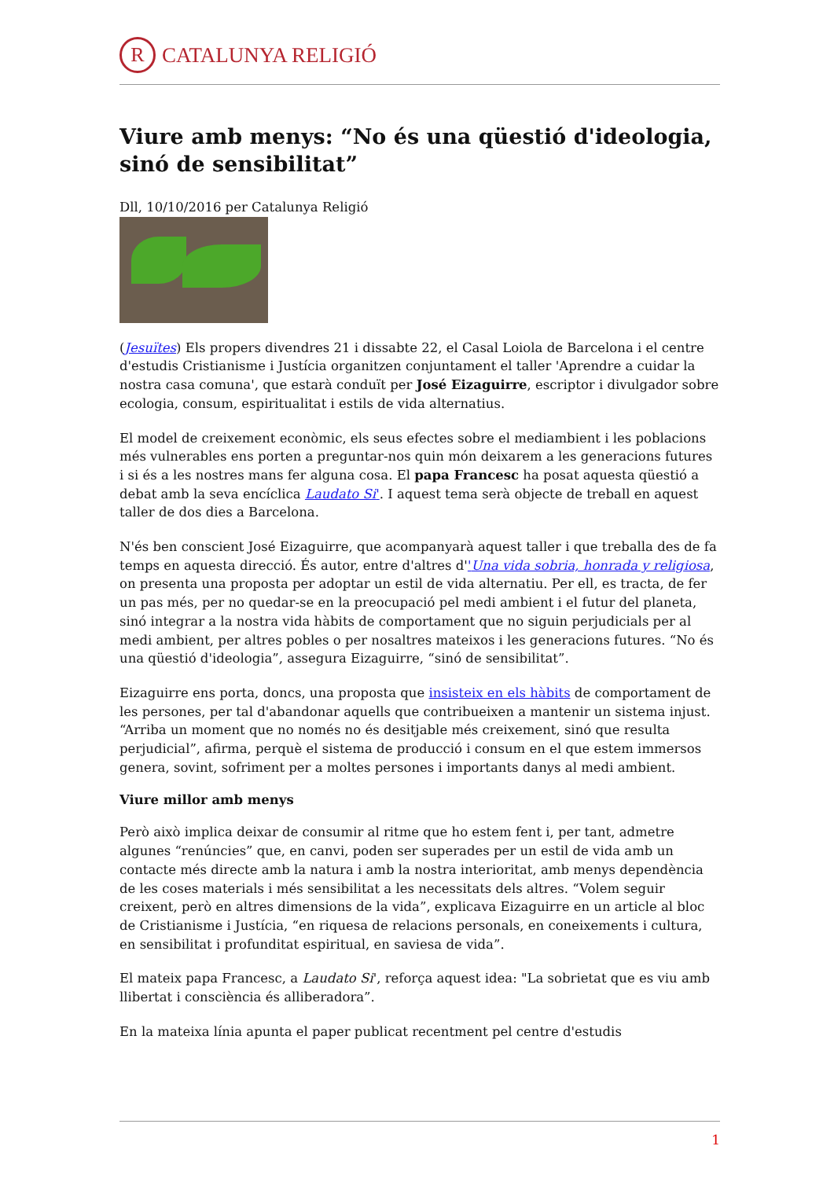R
CATALUNYA RELIGIÓ
Viure amb menys: “No és una qüestió d'ideologia, sinó de sensibilitat”
Dll, 10/10/2016 per Catalunya Religió
(Jesuïtes) Els propers divendres 21 i dissabte 22, el Casal Loiola de Barcelona i el centre d'estudis Cristianisme i Justícia organitzen conjuntament el taller 'Aprendre a cuidar la nostra casa comuna', que estarà conduït per José Eizaguirre, escriptor i divulgador sobre ecologia, consum, espiritualitat i estils de vida alternatius.
El model de creixement econòmic, els seus efectes sobre el mediambient i les poblacions més vulnerables ens porten a preguntar-nos quin món deixarem a les generacions futures i si és a les nostres mans fer alguna cosa. El papa Francesc ha posat aquesta qüestió a debat amb la seva encíclica Laudato Si'. I aquest tema serà objecte de treball en aquest taller de dos dies a Barcelona.
N'és ben conscient José Eizaguirre, que acompanyarà aquest taller i que treballa des de fa temps en aquesta direcció. És autor, entre d'altres d''Una vida sobria, honrada y religiosa, on presenta una proposta per adoptar un estil de vida alternatiu. Per ell, es tracta, de fer un pas més, per no quedar-se en la preocupació pel medi ambient i el futur del planeta, sinó integrar a la nostra vida hàbits de comportament que no siguin perjudicials per al medi ambient, per altres pobles o per nosaltres mateixos i les generacions futures. “No és una qüestió d'ideologia”, assegura Eizaguirre, “sinó de sensibilitat”.
Eizaguirre ens porta, doncs, una proposta que insisteix en els hàbits de comportament de les persones, per tal d'abandonar aquells que contribueixen a mantenir un sistema injust. “Arriba un moment que no només no és desitjable més creixement, sinó que resulta perjudicial”, afirma, perquè el sistema de producció i consum en el que estem immersos genera, sovint, sofriment per a moltes persones i importants danys al medi ambient.
Viure millor amb menys
Però això implica deixar de consumir al ritme que ho estem fent i, per tant, admetre algunes “renúncies” que, en canvi, poden ser superades per un estil de vida amb un contacte més directe amb la natura i amb la nostra interioritat, amb menys dependència de les coses materials i més sensibilitat a les necessitats dels altres. “Volem seguir creixent, però en altres dimensions de la vida”, explicava Eizaguirre en un article al bloc de Cristianisme i Justícia, “en riquesa de relacions personals, en coneixements i cultura, en sensibilitat i profunditat espiritual, en saviesa de vida”.
El mateix papa Francesc, a Laudato Si', reforça aquest idea: "La sobrietat que es viu amb llibertat i consciència és alliberadora”.
En la mateixa línia apunta el paper publicat recentment pel centre d'estudis
1